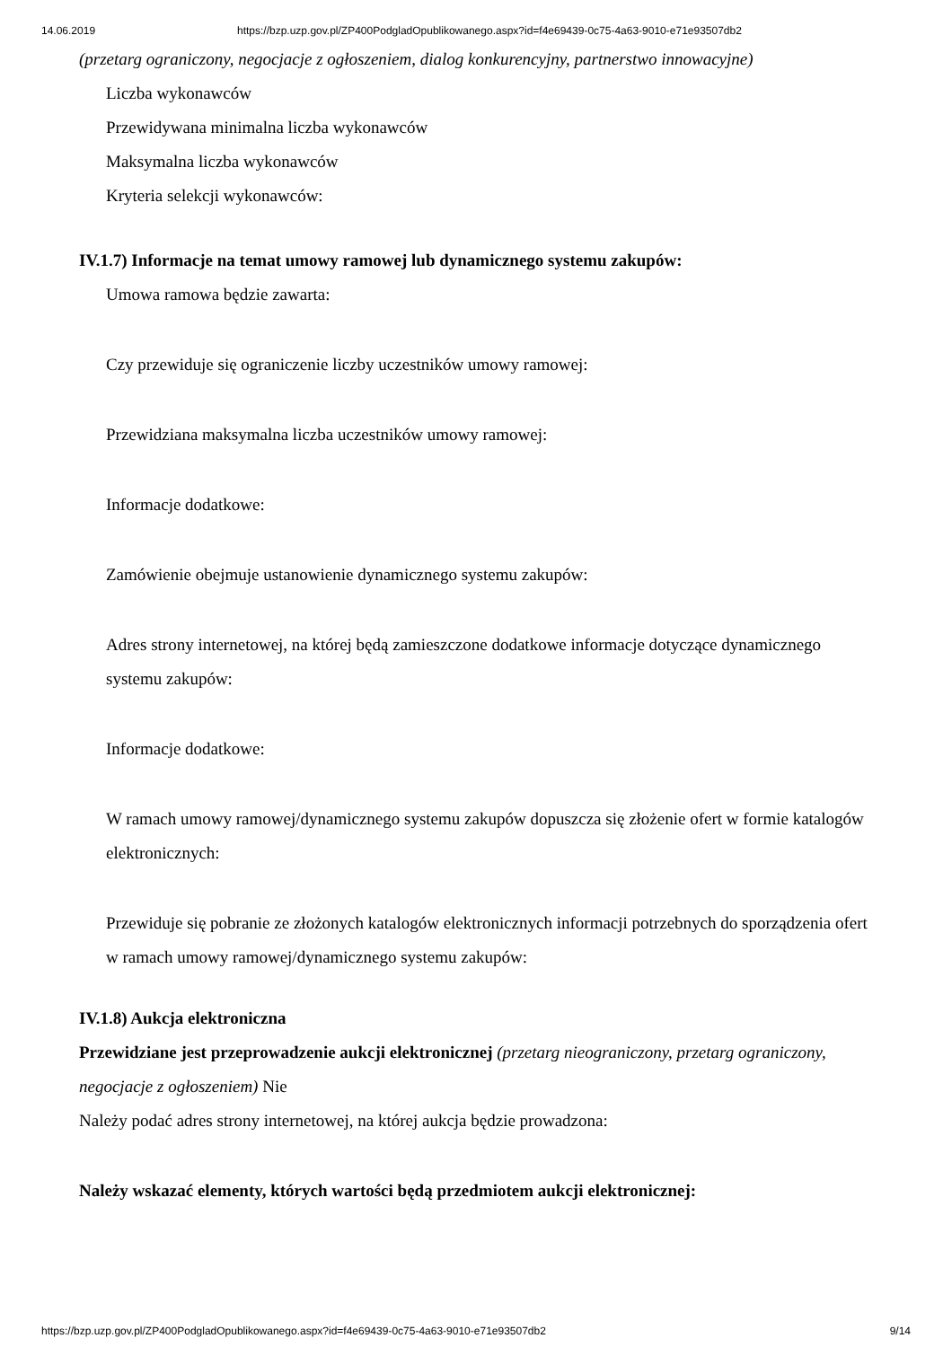14.06.2019 https://bzp.uzp.gov.pl/ZP400PodgladOpublikowanego.aspx?id=f4e69439-0c75-4a63-9010-e71e93507db2
(przetarg ograniczony, negocjacje z ogłoszeniem, dialog konkurencyjny, partnerstwo innowacyjne)
Liczba wykonawców
Przewidywana minimalna liczba wykonawców
Maksymalna liczba wykonawców
Kryteria selekcji wykonawców:
IV.1.7) Informacje na temat umowy ramowej lub dynamicznego systemu zakupów:
Umowa ramowa będzie zawarta:
Czy przewiduje się ograniczenie liczby uczestników umowy ramowej:
Przewidziana maksymalna liczba uczestników umowy ramowej:
Informacje dodatkowe:
Zamówienie obejmuje ustanowienie dynamicznego systemu zakupów:
Adres strony internetowej, na której będą zamieszczone dodatkowe informacje dotyczące dynamicznego systemu zakupów:
Informacje dodatkowe:
W ramach umowy ramowej/dynamicznego systemu zakupów dopuszcza się złożenie ofert w formie katalogów elektronicznych:
Przewiduje się pobranie ze złożonych katalogów elektronicznych informacji potrzebnych do sporządzenia ofert w ramach umowy ramowej/dynamicznego systemu zakupów:
IV.1.8) Aukcja elektroniczna
Przewidziane jest przeprowadzenie aukcji elektronicznej (przetarg nieograniczony, przetarg ograniczony, negocjacje z ogłoszeniem) Nie
Należy podać adres strony internetowej, na której aukcja będzie prowadzona:
Należy wskazać elementy, których wartości będą przedmiotem aukcji elektronicznej:
https://bzp.uzp.gov.pl/ZP400PodgladOpublikowanego.aspx?id=f4e69439-0c75-4a63-9010-e71e93507db2 9/14